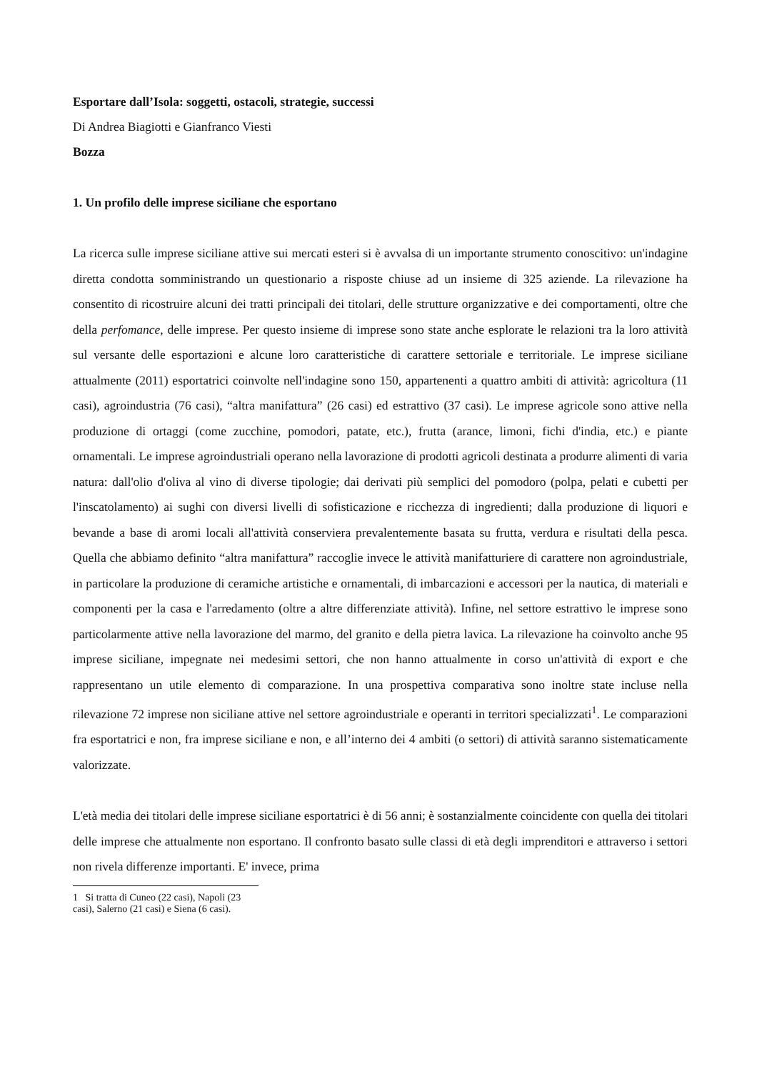Esportare dall’Isola: soggetti, ostacoli, strategie, successi
Di Andrea Biagiotti e Gianfranco Viesti
Bozza
1. Un profilo delle imprese siciliane che esportano
La ricerca sulle imprese siciliane attive sui mercati esteri si è avvalsa di un importante strumento conoscitivo: un'indagine diretta condotta somministrando un questionario a risposte chiuse ad un insieme di 325 aziende. La rilevazione ha consentito di ricostruire alcuni dei tratti principali dei titolari, delle strutture organizzative e dei comportamenti, oltre che della perfomance, delle imprese. Per questo insieme di imprese sono state anche esplorate le relazioni tra la loro attività sul versante delle esportazioni e alcune loro caratteristiche di carattere settoriale e territoriale. Le imprese siciliane attualmente (2011) esportatrici coinvolte nell'indagine sono 150, appartenenti a quattro ambiti di attività: agricoltura (11 casi), agroindustria (76 casi), “altra manifattura” (26 casi) ed estrattivo (37 casi). Le imprese agricole sono attive nella produzione di ortaggi (come zucchine, pomodori, patate, etc.), frutta (arance, limoni, fichi d'india, etc.) e piante ornamentali. Le imprese agroindustriali operano nella lavorazione di prodotti agricoli destinata a produrre alimenti di varia natura: dall'olio d'oliva al vino di diverse tipologie; dai derivati più semplici del pomodoro (polpa, pelati e cubetti per l'inscatolamento) ai sughi con diversi livelli di sofisticazione e ricchezza di ingredienti; dalla produzione di liquori e bevande a base di aromi locali all'attività conserviera prevalentemente basata su frutta, verdura e risultati della pesca. Quella che abbiamo definito “altra manifattura” raccoglie invece le attività manifatturiere di carattere non agroindustriale, in particolare la produzione di ceramiche artistiche e ornamentali, di imbarcazioni e accessori per la nautica, di materiali e componenti per la casa e l'arredamento (oltre a altre differenziate attività). Infine, nel settore estrattivo le imprese sono particolarmente attive nella lavorazione del marmo, del granito e della pietra lavica. La rilevazione ha coinvolto anche 95 imprese siciliane, impegnate nei medesimi settori, che non hanno attualmente in corso un'attività di export e che rappresentano un utile elemento di comparazione. In una prospettiva comparativa sono inoltre state incluse nella rilevazione 72 imprese non siciliane attive nel settore agroindustriale e operanti in territori specializzati<sup>1</sup>. Le comparazioni fra esportatrici e non, fra imprese siciliane e non, e all’interno dei 4 ambiti (o settori) di attività saranno sistematicamente valorizzate.
L'età media dei titolari delle imprese siciliane esportatrici è di 56 anni; è sostanzialmente coincidente con quella dei titolari delle imprese che attualmente non esportano. Il confronto basato sulle classi di età degli imprenditori e attraverso i settori non rivela differenze importanti. E' invece, prima
1 Si tratta di Cuneo (22 casi), Napoli (23 casi), Salerno (21 casi) e Siena (6 casi).